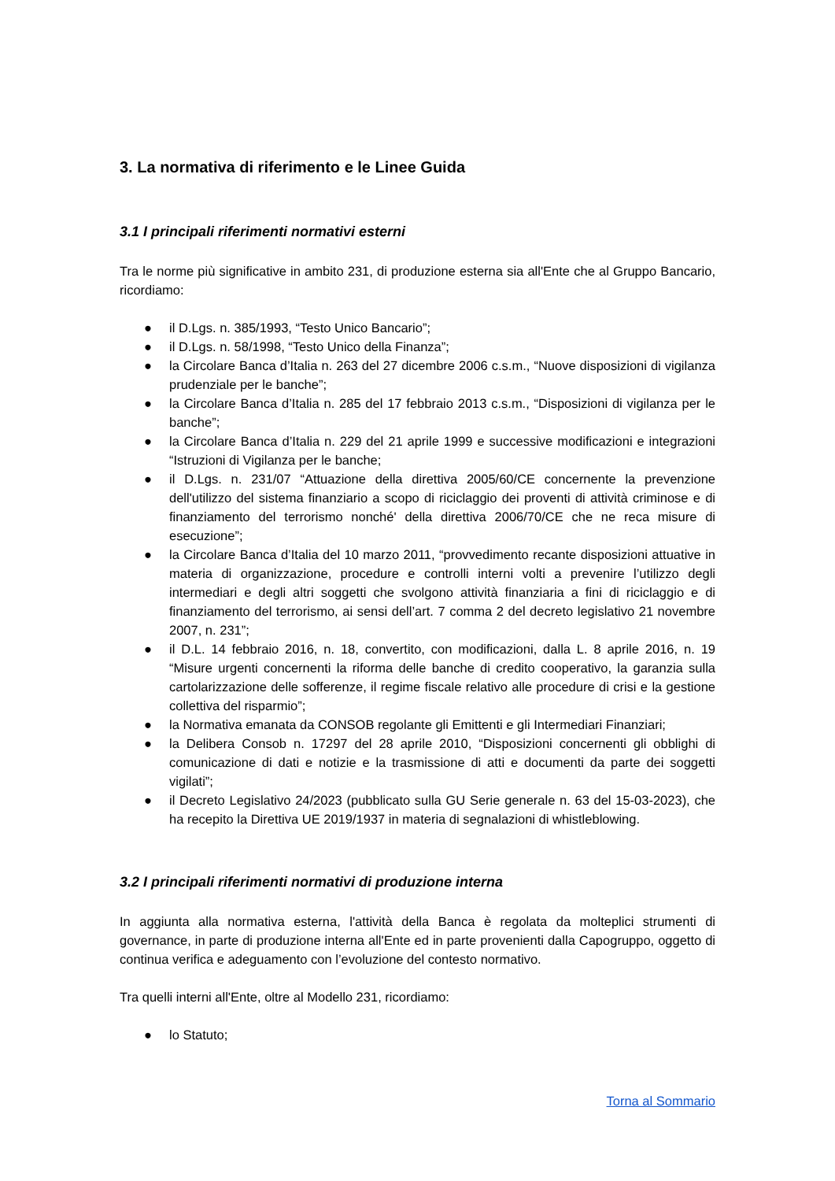3. La normativa di riferimento e le Linee Guida
3.1 I principali riferimenti normativi esterni
Tra le norme più significative in ambito 231, di produzione esterna sia all'Ente che al Gruppo Bancario, ricordiamo:
● il D.Lgs. n. 385/1993, “Testo Unico Bancario”;
● il D.Lgs. n. 58/1998, “Testo Unico della Finanza”;
● la Circolare Banca d’Italia n. 263 del 27 dicembre 2006 c.s.m., “Nuove disposizioni di vigilanza prudenziale per le banche”;
● la Circolare Banca d’Italia n. 285 del 17 febbraio 2013 c.s.m., “Disposizioni di vigilanza per le banche”;
● la Circolare Banca d’Italia n. 229 del 21 aprile 1999 e successive modificazioni e integrazioni “Istruzioni di Vigilanza per le banche;
● il D.Lgs. n. 231/07 “Attuazione della direttiva 2005/60/CE concernente la prevenzione dell'utilizzo del sistema finanziario a scopo di riciclaggio dei proventi di attività criminose e di finanziamento del terrorismo nonché' della direttiva 2006/70/CE che ne reca misure di esecuzione”;
● la Circolare Banca d’Italia del 10 marzo 2011, “provvedimento recante disposizioni attuative in materia di organizzazione, procedure e controlli interni volti a prevenire l’utilizzo degli intermediari e degli altri soggetti che svolgono attività finanziaria a fini di riciclaggio e di finanziamento del terrorismo, ai sensi dell’art. 7 comma 2 del decreto legislativo 21 novembre 2007, n. 231”;
● il D.L. 14 febbraio 2016, n. 18, convertito, con modificazioni, dalla L. 8 aprile 2016, n. 19 “Misure urgenti concernenti la riforma delle banche di credito cooperativo, la garanzia sulla cartolarizzazione delle sofferenze, il regime fiscale relativo alle procedure di crisi e la gestione collettiva del risparmio”;
● la Normativa emanata da CONSOB regolante gli Emittenti e gli Intermediari Finanziari;
● la Delibera Consob n. 17297 del 28 aprile 2010, “Disposizioni concernenti gli obblighi di comunicazione di dati e notizie e la trasmissione di atti e documenti da parte dei soggetti vigilati”;
● il Decreto Legislativo 24/2023 (pubblicato sulla GU Serie generale n. 63 del 15-03-2023), che ha recepito la Direttiva UE 2019/1937 in materia di segnalazioni di whistleblowing.
3.2 I principali riferimenti normativi di produzione interna
In aggiunta alla normativa esterna, l'attività della Banca è regolata da molteplici strumenti di governance, in parte di produzione interna all'Ente ed in parte provenienti dalla Capogruppo, oggetto di continua verifica e adeguamento con l’evoluzione del contesto normativo.
Tra quelli interni all'Ente, oltre al Modello 231, ricordiamo:
● lo Statuto;
Torna al Sommario